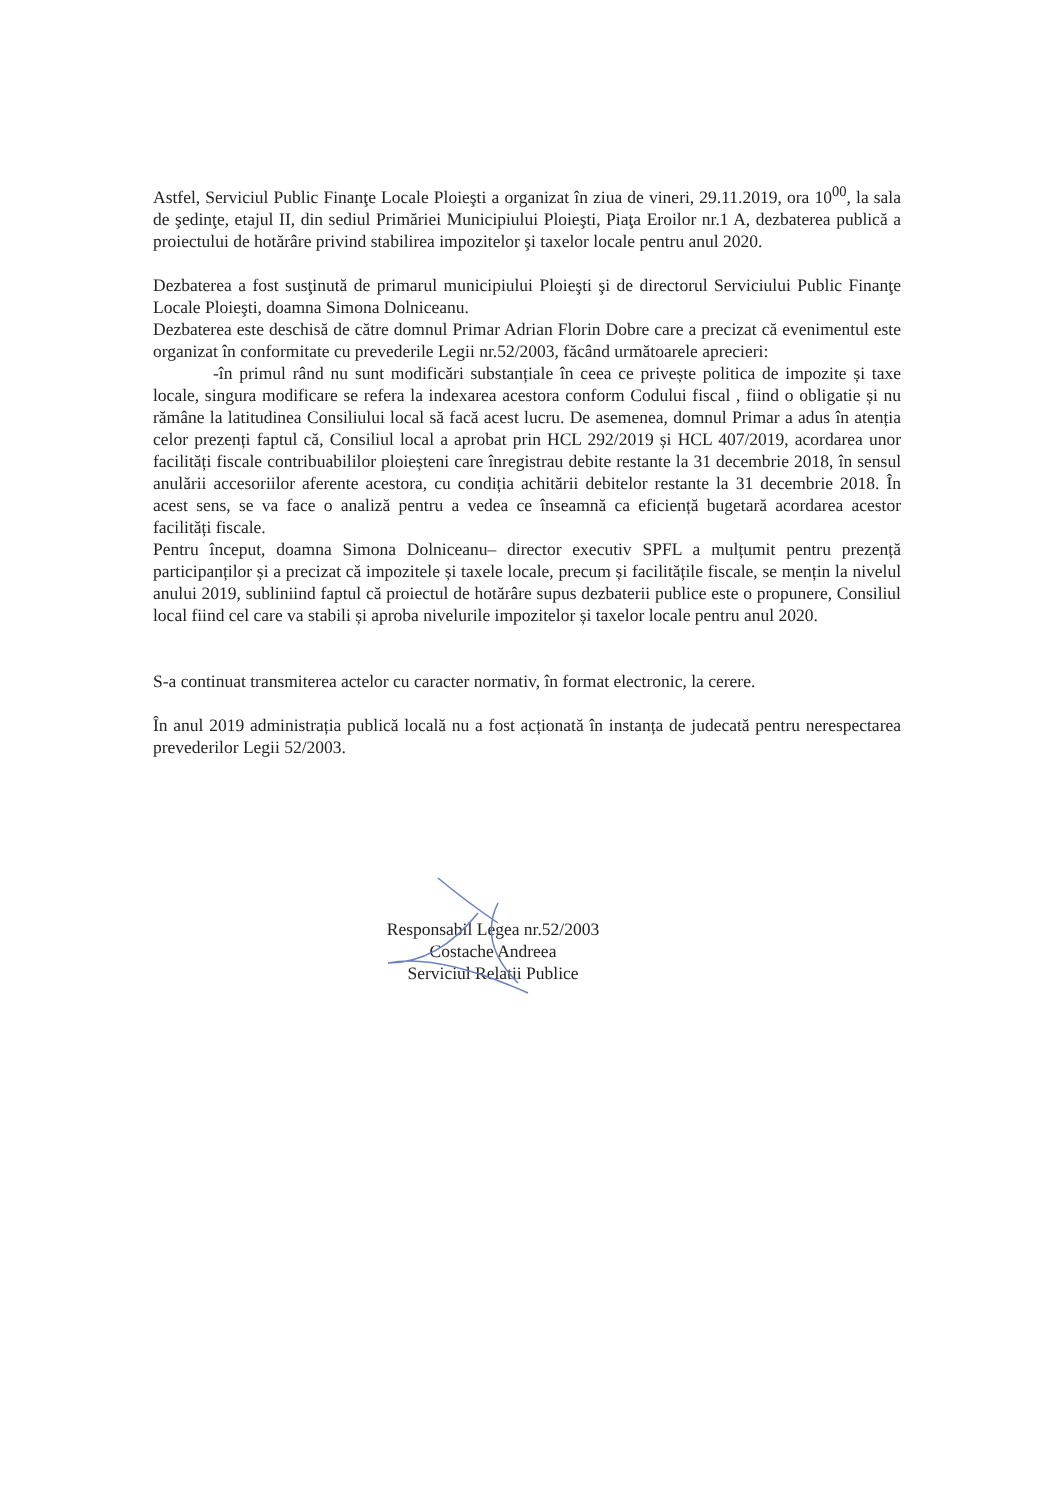Astfel, Serviciul Public Finanţe Locale Ploieşti a organizat în ziua de vineri, 29.11.2019, ora 10<sup>00</sup>, la sala de şedinţe, etajul II, din sediul Primăriei Municipiului Ploieşti, Piaţa Eroilor nr.1 A, dezbaterea publică a proiectului de hotărâre privind stabilirea impozitelor şi taxelor locale pentru anul 2020.
Dezbaterea a fost susţinută de primarul municipiului Ploieşti şi de directorul Serviciului Public Finanţe Locale Ploieşti, doamna Simona Dolniceanu.
Dezbaterea este deschisă de către domnul Primar Adrian Florin Dobre care a precizat că evenimentul este organizat în conformitate cu prevederile Legii nr.52/2003, făcând următoarele aprecieri:
-în primul rând nu sunt modificări substanțiale în ceea ce privește politica de impozite și taxe locale, singura modificare se refera la indexarea acestora conform Codului fiscal , fiind o obligatie și nu rămâne la latitudinea Consiliului local să facă acest lucru. De asemenea, domnul Primar a adus în atenția celor prezenți faptul că, Consiliul local a aprobat prin HCL 292/2019 și HCL 407/2019, acordarea unor facilități fiscale contribuabililor ploieșteni care înregistrau debite restante la 31 decembrie 2018, în sensul anulării accesoriilor aferente acestora, cu condiția achitării debitelor restante la 31 decembrie 2018. În acest sens, se va face o analiză pentru a vedea ce înseamnă ca eficiență bugetară acordarea acestor facilități fiscale.
Pentru început, doamna Simona Dolniceanu– director executiv SPFL a mulțumit pentru prezență participanților și a precizat că impozitele și taxele locale, precum și facilitățile fiscale, se mențin la nivelul anului 2019, subliniind faptul că proiectul de hotărâre supus dezbaterii publice este o propunere, Consiliul local fiind cel care va stabili și aproba nivelurile impozitelor și taxelor locale pentru anul 2020.
S-a continuat transmiterea actelor cu caracter normativ, în format electronic, la cerere.
În anul 2019 administrația publică locală nu a fost acționată în instanța de judecată pentru nerespectarea prevederilor Legii 52/2003.
Responsabil Legea nr.52/2003
Costache Andreea
Serviciul Relatii Publice